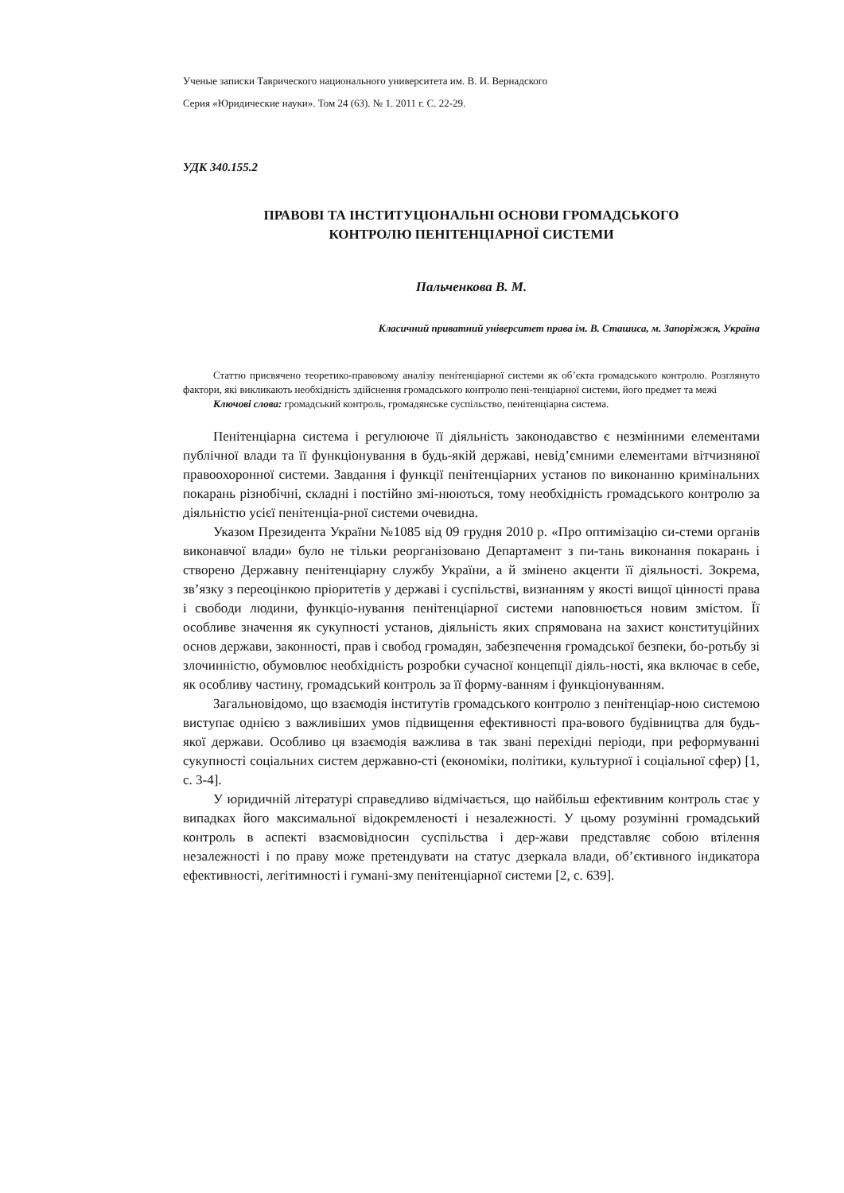Ученые записки Таврического национального университета им. В. И. Вернадского
Серия «Юридические науки». Том 24 (63). № 1. 2011 г. С. 22-29.
УДК 340.155.2
ПРАВОВІ ТА ІНСТИТУЦІОНАЛЬНІ ОСНОВИ ГРОМАДСЬКОГО
КОНТРОЛЮ ПЕНІТЕНЦІАРНОЇ СИСТЕМИ
Пальченкова В. М.
Класичний приватний університет права ім. В. Сташиса, м. Запоріжжя, Україна
Статтю присвячено теоретико-правовому аналізу пенітенціарної системи як об’єкта громадського контролю. Розглянуто фактори, які викликають необхідність здійснення громадського контролю пені-тенціарної системи, його предмет та межі
Ключові слова: громадський контроль, громадянське суспільство, пенітенціарна система.
Пенітенціарна система і регулююче її діяльність законодавство є незмінними елементами публічної влади та її функціонування в будь-якій державі, невід’ємними елементами вітчизняної правоохоронної системи. Завдання і функції пенітенціарних установ по виконанню кримінальних покарань різнобічні, складні і постійно змі-нюються, тому необхідність громадського контролю за діяльністю усієї пенітенціа-рної системи очевидна.
Указом Президента України №1085 від 09 грудня 2010 р. «Про оптимізацію си-стеми органів виконавчої влади» було не тільки реорганізовано Департамент з пи-тань виконання покарань і створено Державну пенітенціарну службу України, а й змінено акценти її діяльності. Зокрема, зв’язку з переоцінкою пріоритетів у державі і суспільстві, визнанням у якості вищої цінності права і свободи людини, функціо-нування пенітенціарної системи наповнюється новим змістом. Її особливе значення як сукупності установ, діяльність яких спрямована на захист конституційних основ держави, законності, прав і свобод громадян, забезпечення громадської безпеки, бо-ротьбу зі злочинністю, обумовлює необхідність розробки сучасної концепції діяль-ності, яка включає в себе, як особливу частину, громадський контроль за її форму-ванням і функціонуванням.
Загальновідомо, що взаємодія інститутів громадського контролю з пенітенціар-ною системою виступає однією з важливіших умов підвищення ефективності пра-вового будівництва для будь-якої держави. Особливо ця взаємодія важлива в так звані перехідні періоди, при реформуванні сукупності соціальних систем державно-сті (економіки, політики, культурної і соціальної сфер) [1, с. 3-4].
У юридичній літературі справедливо відмічається, що найбільш ефективним контроль стає у випадках його максимальної відокремленості і незалежності. У цьому розумінні громадський контроль в аспекті взаємовідносин суспільства і дер-жави представляє собою втілення незалежності і по праву може претендувати на статус дзеркала влади, об’єктивного індикатора ефективності, легітимності і гумані-зму пенітенціарної системи [2, с. 639].